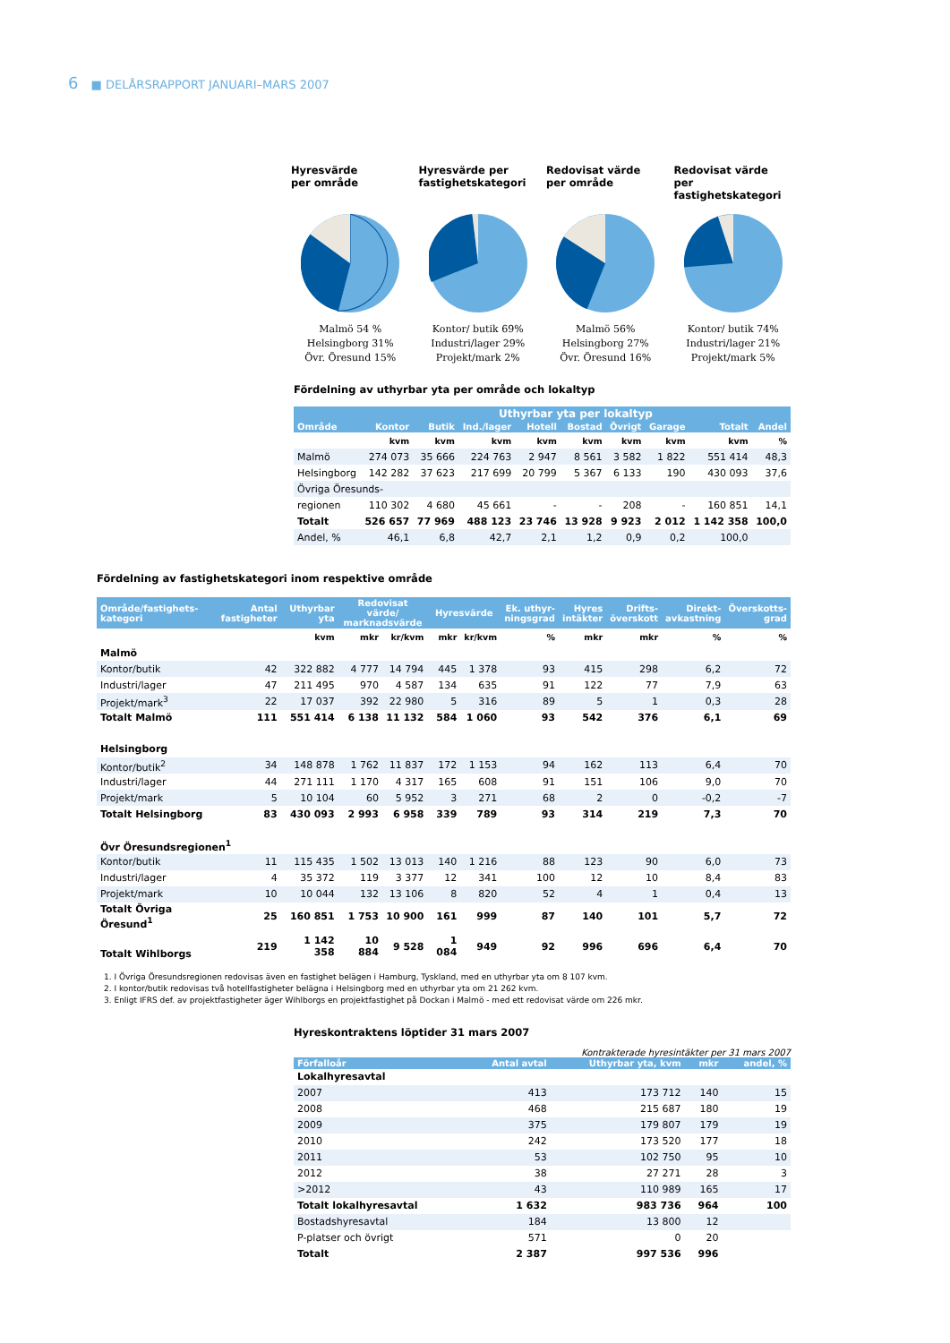6 ■ DELÅRSRAPPORT JANUARI–MARS 2007
Hyresvärde
per område
Malmö 54 %
Helsingborg 31%
Övr. Öresund 15%
Hyresvärde per
fastighetskategori
Kontor/ butik 69%
Industri/lager 29%
Projekt/mark 2%
Redovisat värde
per område
Malmö 56%
Helsingborg 27%
Övr. Öresund 16%
Redovisat värde
per fastighetskategori
Kontor/ butik 74%
Industri/lager 21%
Projekt/mark 5%
Fördelning av uthyrbar yta per område och lokaltyp
| | Uthyrbar yta per lokaltyp | | | | | | | | |
| --- | --- | --- | --- | --- | --- | --- | --- | --- | --- |
| Område | Kontor | Butik | Ind./lager | Hotell | Bostad | Övrigt | Garage | Totalt | Andel |
| | kvm | kvm | kvm | kvm | kvm | kvm | kvm | kvm | % |
| Malmö | 274 073 | 35 666 | 224 763 | 2 947 | 8 561 | 3 582 | 1 822 | 551 414 | 48,3 |
| Helsingborg | 142 282 | 37 623 | 217 699 | 20 799 | 5 367 | 6 133 | 190 | 430 093 | 37,6 |
| Övriga Öresunds- | | | | | | | | | |
| regionen | 110 302 | 4 680 | 45 661 | - | - | 208 | - | 160 851 | 14,1 |
| Totalt | 526 657 | 77 969 | 488 123 | 23 746 | 13 928 | 9 923 | 2 012 | 1 142 358 | 100,0 |
| Andel, % | 46,1 | 6,8 | 42,7 | 2,1 | 1,2 | 0,9 | 0,2 | 100,0 | |
Fördelning av fastighetskategori inom respektive område
| Område/fastighets- kategori | Antal fastigheter | Uthyrbar yta | Redovisat värde/ marknadsvärde | | Hyresvärde | | Ek. uthyr- ningsgrad | Hyres intäkter | Drifts- överskott | Direkt- avkastning | Överskotts- grad |
| --- | --- | --- | --- | --- | --- | --- | --- | --- | --- | --- | --- |
| | | kvm | mkr | kr/kvm | mkr | kr/kvm | % | mkr | mkr | % | % |
| Malmö | | | | | | | | | | | |
| Kontor/butik | 42 | 322 882 | 4 777 | 14 794 | 445 | 1 378 | 93 | 415 | 298 | 6,2 | 72 |
| Industri/lager | 47 | 211 495 | 970 | 4 587 | 134 | 635 | 91 | 122 | 77 | 7,9 | 63 |
| Projekt/mark<sup>3</sup> | 22 | 17 037 | 392 | 22 980 | 5 | 316 | 89 | 5 | 1 | 0,3 | 28 |
| Totalt Malmö | 111 | 551 414 | 6 138 | 11 132 | 584 | 1 060 | 93 | 542 | 376 | 6,1 | 69 |
| Helsingborg | | | | | | | | | | | |
| Kontor/butik<sup>2</sup> | 34 | 148 878 | 1 762 | 11 837 | 172 | 1 153 | 94 | 162 | 113 | 6,4 | 70 |
| Industri/lager | 44 | 271 111 | 1 170 | 4 317 | 165 | 608 | 91 | 151 | 106 | 9,0 | 70 |
| Projekt/mark | 5 | 10 104 | 60 | 5 952 | 3 | 271 | 68 | 2 | 0 | -0,2 | -7 |
| Totalt Helsingborg | 83 | 430 093 | 2 993 | 6 958 | 339 | 789 | 93 | 314 | 219 | 7,3 | 70 |
| Övr Öresundsregionen<sup>1</sup> | | | | | | | | | | | |
| Kontor/butik | 11 | 115 435 | 1 502 | 13 013 | 140 | 1 216 | 88 | 123 | 90 | 6,0 | 73 |
| Industri/lager | 4 | 35 372 | 119 | 3 377 | 12 | 341 | 100 | 12 | 10 | 8,4 | 83 |
| Projekt/mark | 10 | 10 044 | 132 | 13 106 | 8 | 820 | 52 | 4 | 1 | 0,4 | 13 |
| Totalt Övriga Öresund<sup>1</sup> | 25 | 160 851 | 1 753 | 10 900 | 161 | 999 | 87 | 140 | 101 | 5,7 | 72 |
| Totalt Wihlborgs | 219 | 1 142 358 | 10 884 | 9 528 | 1 084 | 949 | 92 | 996 | 696 | 6,4 | 70 |
1. I Övriga Öresundsregionen redovisas även en fastighet belägen i Hamburg, Tyskland, med en uthyrbar yta om 8 107 kvm.
2. I kontor/butik redovisas två hotellfastigheter belägna i Helsingborg med en uthyrbar yta om 21 262 kvm.
3. Enligt IFRS def. av projektfastigheter äger Wihlborgs en projektfastighet på Dockan i Malmö - med ett redovisat värde om 226 mkr.
Hyreskontraktens löptider 31 mars 2007
Kontrakterade hyresintäkter per 31 mars 2007
| Förfalloår | Antal avtal | Uthyrbar yta, kvm | mkr | andel, % |
| --- | --- | --- | --- | --- |
| Lokalhyresavtal | | | | |
| 2007 | 413 | 173 712 | 140 | 15 |
| 2008 | 468 | 215 687 | 180 | 19 |
| 2009 | 375 | 179 807 | 179 | 19 |
| 2010 | 242 | 173 520 | 177 | 18 |
| 2011 | 53 | 102 750 | 95 | 10 |
| 2012 | 38 | 27 271 | 28 | 3 |
| >2012 | 43 | 110 989 | 165 | 17 |
| Totalt lokalhyresavtal | 1 632 | 983 736 | 964 | 100 |
| Bostadshyresavtal | 184 | 13 800 | 12 | |
| P-platser och övrigt | 571 | 0 | 20 | |
| Totalt | 2 387 | 997 536 | 996 | |